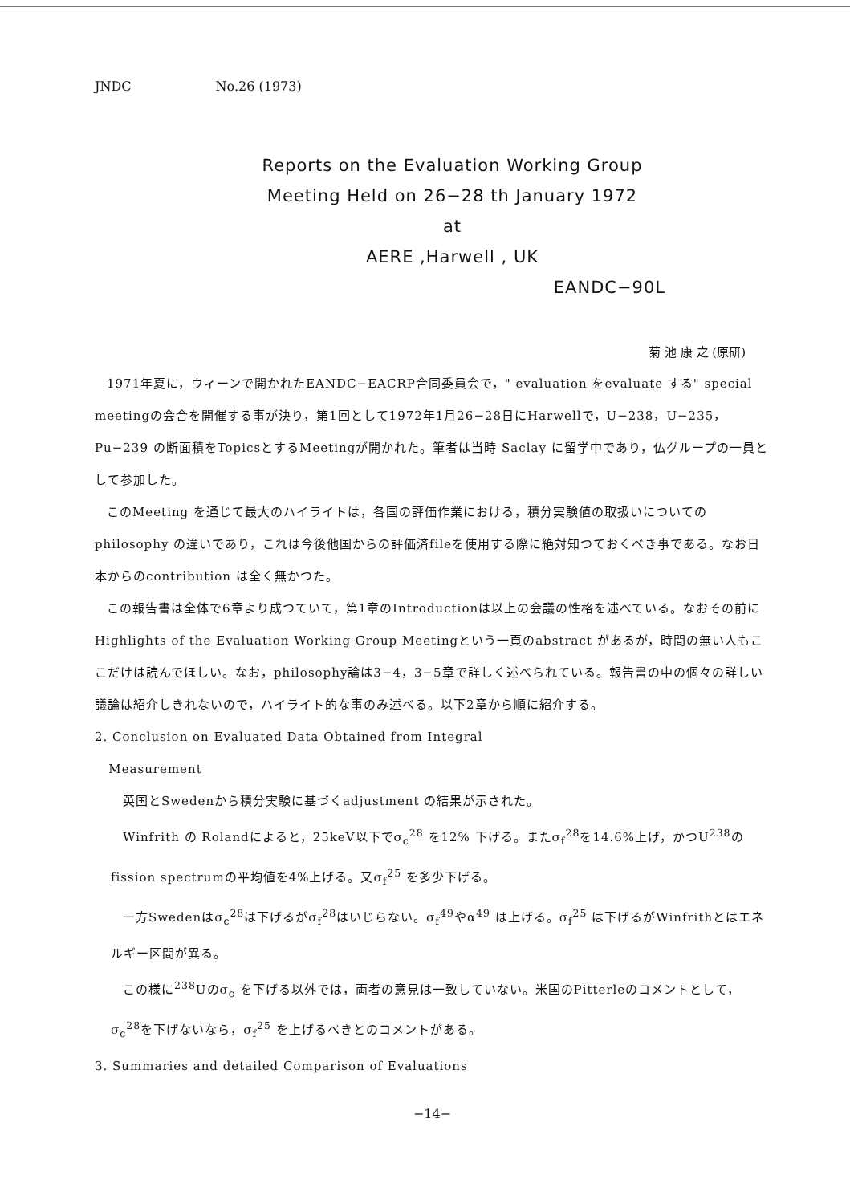JNDC No.26 (1973)
Reports on the Evaluation Working Group
Meeting Held on 26−28 th January 1972
at
AERE ,Harwell , UK
EANDC−90L
菊 池 康 之 (原研)
1971年夏に，ウィーンで開かれたEANDC−EACRP合同委員会で，" evaluation をevaluate する" special meetingの会合を開催する事が決り，第1回として1972年1月26−28日にHarwellで，U−238，U−235，Pu−239 の断面積をTopicsとするMeetingが開かれた。筆者は当時 Saclay に留学中であり，仏グループの一員として参加した。
このMeeting を通じて最大のハイライトは，各国の評価作業における，積分実験値の取扱いについてのphilosophy の違いであり，これは今後他国からの評価済fileを使用する際に絶対知つておくべき事である。なお日本からのcontribution は全く無かつた。
この報告書は全体で6章より成つていて，第1章のIntroductionは以上の会議の性格を述べている。なおその前にHighlights of the Evaluation Working Group Meetingという一頁のabstract があるが，時間の無い人もここだけは読んでほしい。なお，philosophy論は3−4，3−5章で詳しく述べられている。報告書の中の個々の詳しい議論は紹介しきれないので，ハイライト的な事のみ述べる。以下2章から順に紹介する。
2. Conclusion on Evaluated Data Obtained from Integral
Measurement
英国とSwedenから積分実験に基づくadjustment の結果が示された。
Winfrith の Rolandによると，25keV以下でσ<sub>c</sub><sup>28</sup> を12% 下げる。またσ<sub>f</sub><sup>28</sup>を14.6%上げ，かつU<sup>238</sup>のfission spectrumの平均値を4%上げる。又σ<sub>f</sub><sup>25</sup> を多少下げる。
一方Swedenはσ<sub>c</sub><sup>28</sup>は下げるがσ<sub>f</sub><sup>28</sup>はいじらない。σ<sub>f</sub><sup>49</sup>やα<sup>49</sup> は上げる。σ<sub>f</sub><sup>25</sup> は下げるがWinfrithとはエネルギー区間が異る。
この様に<sup>238</sup>Uのσ<sub>c</sub> を下げる以外では，両者の意見は一致していない。米国のPitterleのコメントとして，σ<sub>c</sub><sup>28</sup>を下げないなら，σ<sub>f</sub><sup>25</sup> を上げるべきとのコメントがある。
3. Summaries and detailed Comparison of Evaluations
−14−